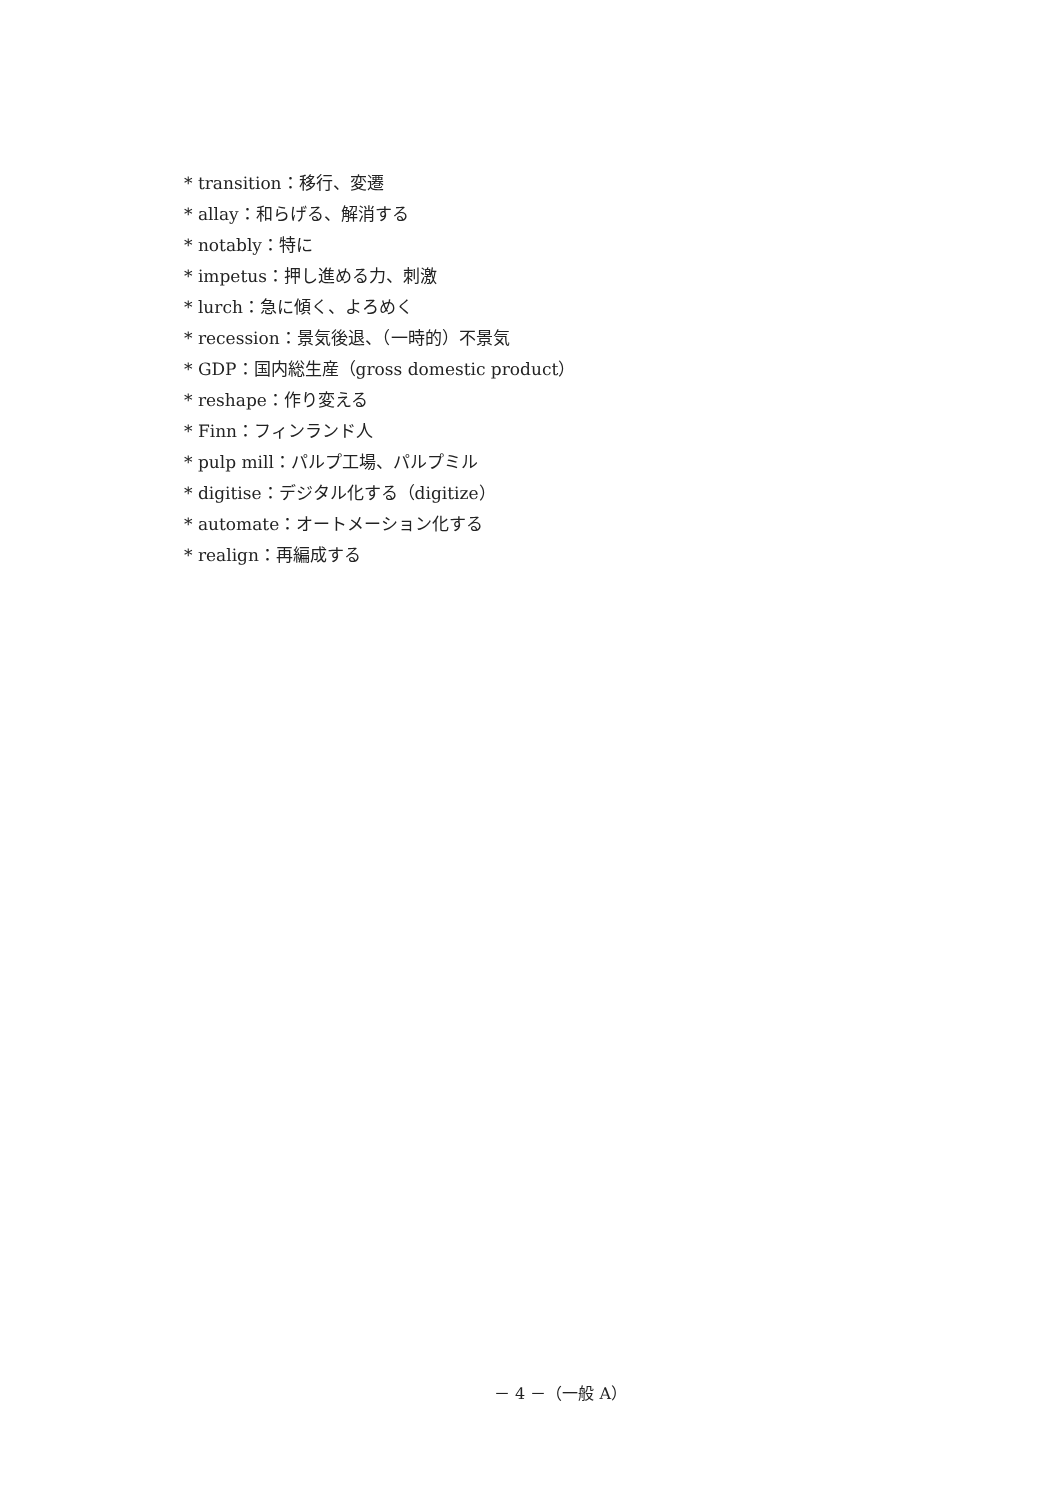* transition：移行、変遷
* allay：和らげる、解消する
* notably：特に
* impetus：押し進める力、刺激
* lurch：急に傾く、よろめく
* recession：景気後退、（一時的）不景気
* GDP：国内総生産（gross domestic product）
* reshape：作り変える
* Finn：フィンランド人
* pulp mill：パルプ工場、パルプミル
* digitise：デジタル化する（digitize）
* automate：オートメーション化する
* realign：再編成する
－ 4 －（一般 A）